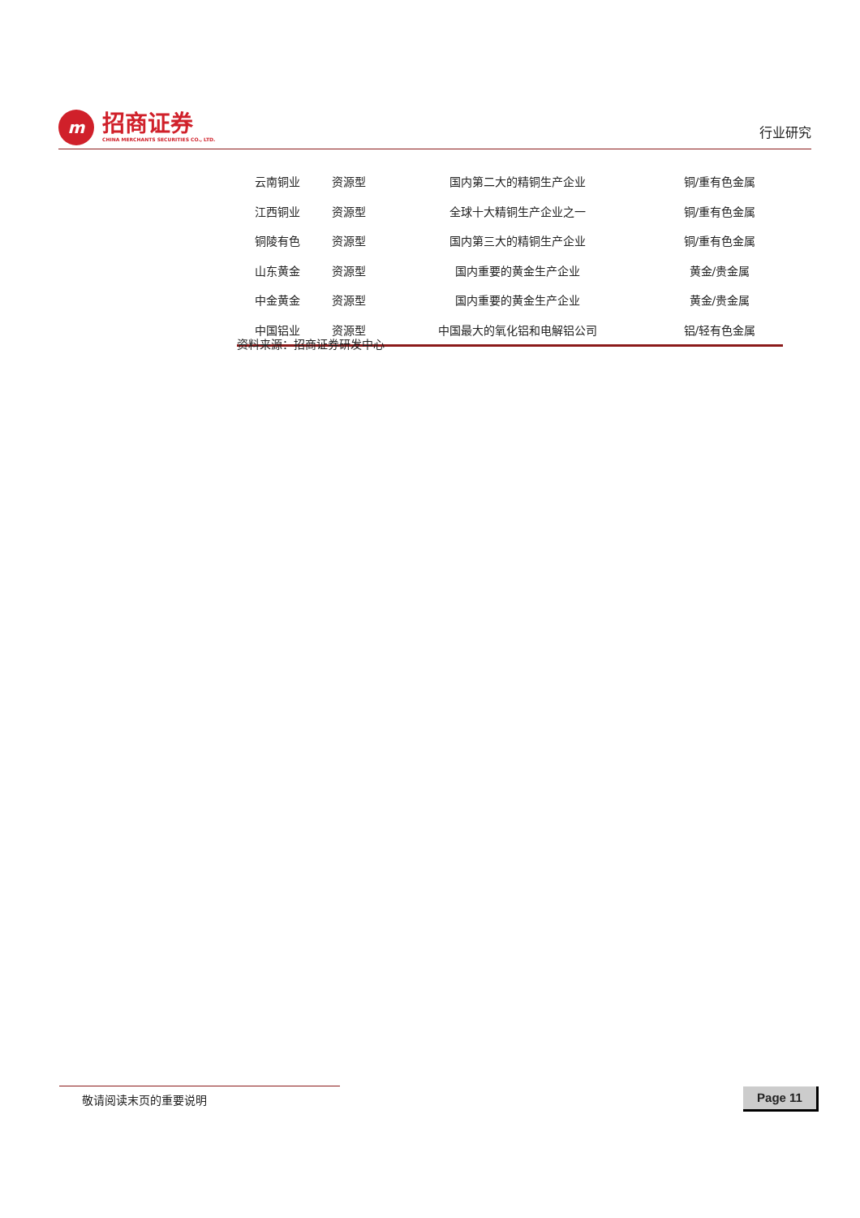m
招商证券
CHINA MERCHANTS SECURITIES CO., LTD.
行业研究
| 云南铜业 | 资源型 | 国内第二大的精铜生产企业 | 铜/重有色金属 |
| 江西铜业 | 资源型 | 全球十大精铜生产企业之一 | 铜/重有色金属 |
| 铜陵有色 | 资源型 | 国内第三大的精铜生产企业 | 铜/重有色金属 |
| 山东黄金 | 资源型 | 国内重要的黄金生产企业 | 黄金/贵金属 |
| 中金黄金 | 资源型 | 国内重要的黄金生产企业 | 黄金/贵金属 |
| 中国铝业 | 资源型 | 中国最大的氧化铝和电解铝公司 | 铝/轻有色金属 |
资料来源：招商证券研发中心
敬请阅读末页的重要说明 Page 11